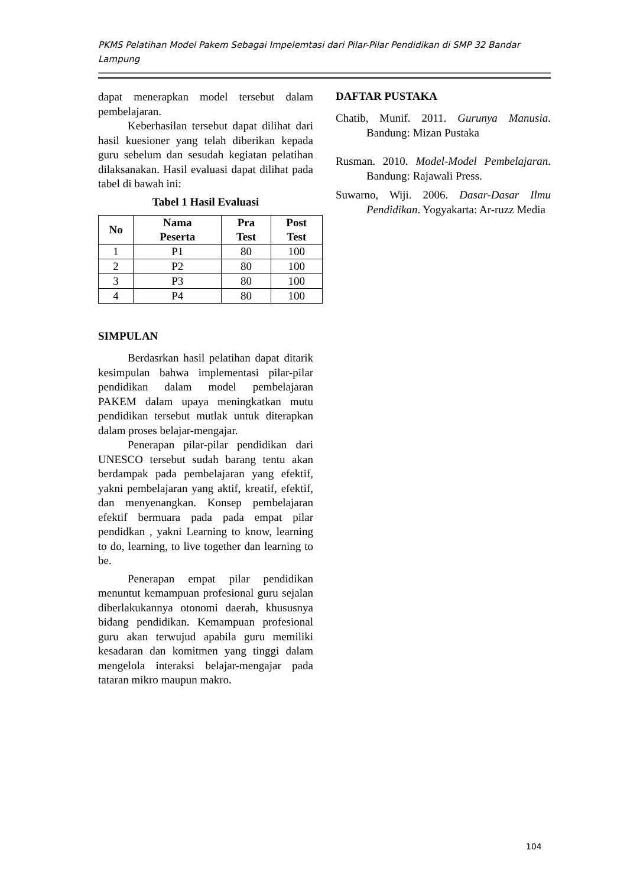PKMS Pelatihan Model Pakem Sebagai Impelemtasi dari Pilar-Pilar Pendidikan di SMP 32 Bandar Lampung
dapat menerapkan model tersebut dalam pembelajaran.
Keberhasilan tersebut dapat dilihat dari hasil kuesioner yang telah diberikan kepada guru sebelum dan sesudah kegiatan pelatihan dilaksanakan. Hasil evaluasi dapat dilihat pada tabel di bawah ini:
Tabel 1 Hasil Evaluasi
| No | Nama Peserta | Pra Test | Post Test |
| --- | --- | --- | --- |
| 1 | P1 | 80 | 100 |
| 2 | P2 | 80 | 100 |
| 3 | P3 | 80 | 100 |
| 4 | P4 | 80 | 100 |
SIMPULAN
Berdasrkan hasil pelatihan dapat ditarik kesimpulan bahwa implementasi pilar-pilar pendidikan dalam model pembelajaran PAKEM dalam upaya meningkatkan mutu pendidikan tersebut mutlak untuk diterapkan dalam proses belajar-mengajar.
Penerapan pilar-pilar pendidikan dari UNESCO tersebut sudah barang tentu akan berdampak pada pembelajaran yang efektif, yakni pembelajaran yang aktif, kreatif, efektif, dan menyenangkan. Konsep pembelajaran efektif bermuara pada pada empat pilar pendidkan , yakni Learning to know, learning to do, learning, to live together dan learning to be.
Penerapan empat pilar pendidikan menuntut kemampuan profesional guru sejalan diberlakukannya otonomi daerah, khususnya bidang pendidikan. Kemampuan profesional guru akan terwujud apabila guru memiliki kesadaran dan komitmen yang tinggi dalam mengelola interaksi belajar-mengajar pada tataran mikro maupun makro.
DAFTAR PUSTAKA
Chatib, Munif. 2011. Gurunya Manusia. Bandung: Mizan Pustaka
Rusman. 2010. Model-Model Pembelajaran. Bandung: Rajawali Press.
Suwarno, Wiji. 2006. Dasar-Dasar Ilmu Pendidikan. Yogyakarta: Ar-ruzz Media
104